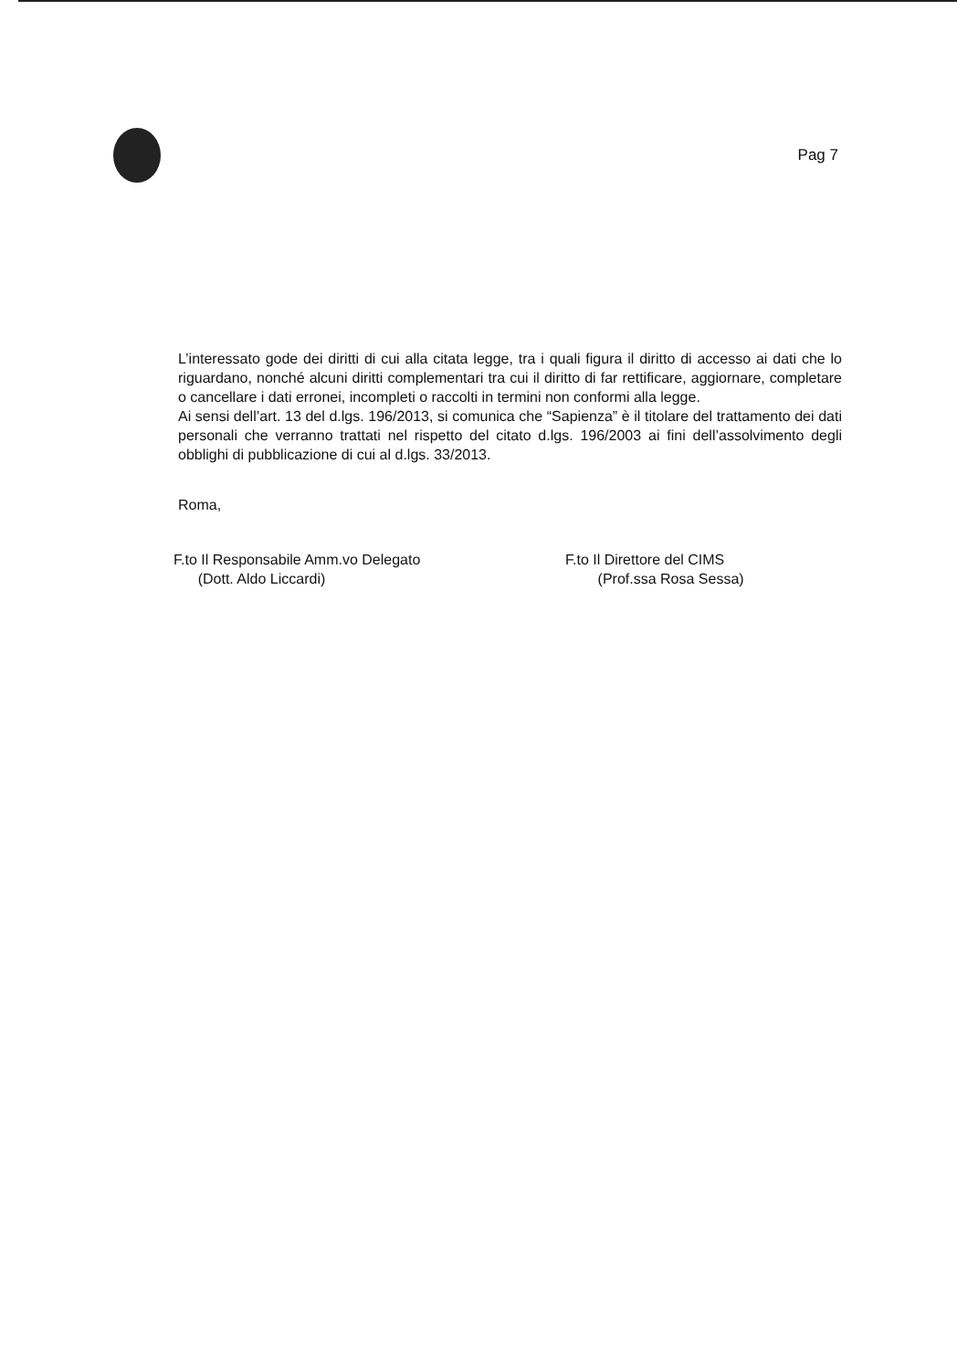Pag 7
L’interessato gode dei diritti di cui alla citata legge, tra i quali figura il diritto di accesso ai dati che lo riguardano, nonché alcuni diritti complementari tra cui il diritto di far rettificare, aggiornare, completare o cancellare i dati erronei, incompleti o raccolti in termini non conformi alla legge.
Ai sensi dell’art. 13 del d.lgs. 196/2013, si comunica che “Sapienza” è il titolare del trattamento dei dati personali che verranno trattati nel rispetto del citato d.lgs. 196/2003 ai fini dell’assolvimento degli obblighi di pubblicazione di cui al d.lgs. 33/2013.
Roma,
F.to Il Responsabile Amm.vo Delegato
(Dott. Aldo Liccardi)
F.to Il Direttore del CIMS
(Prof.ssa Rosa Sessa)